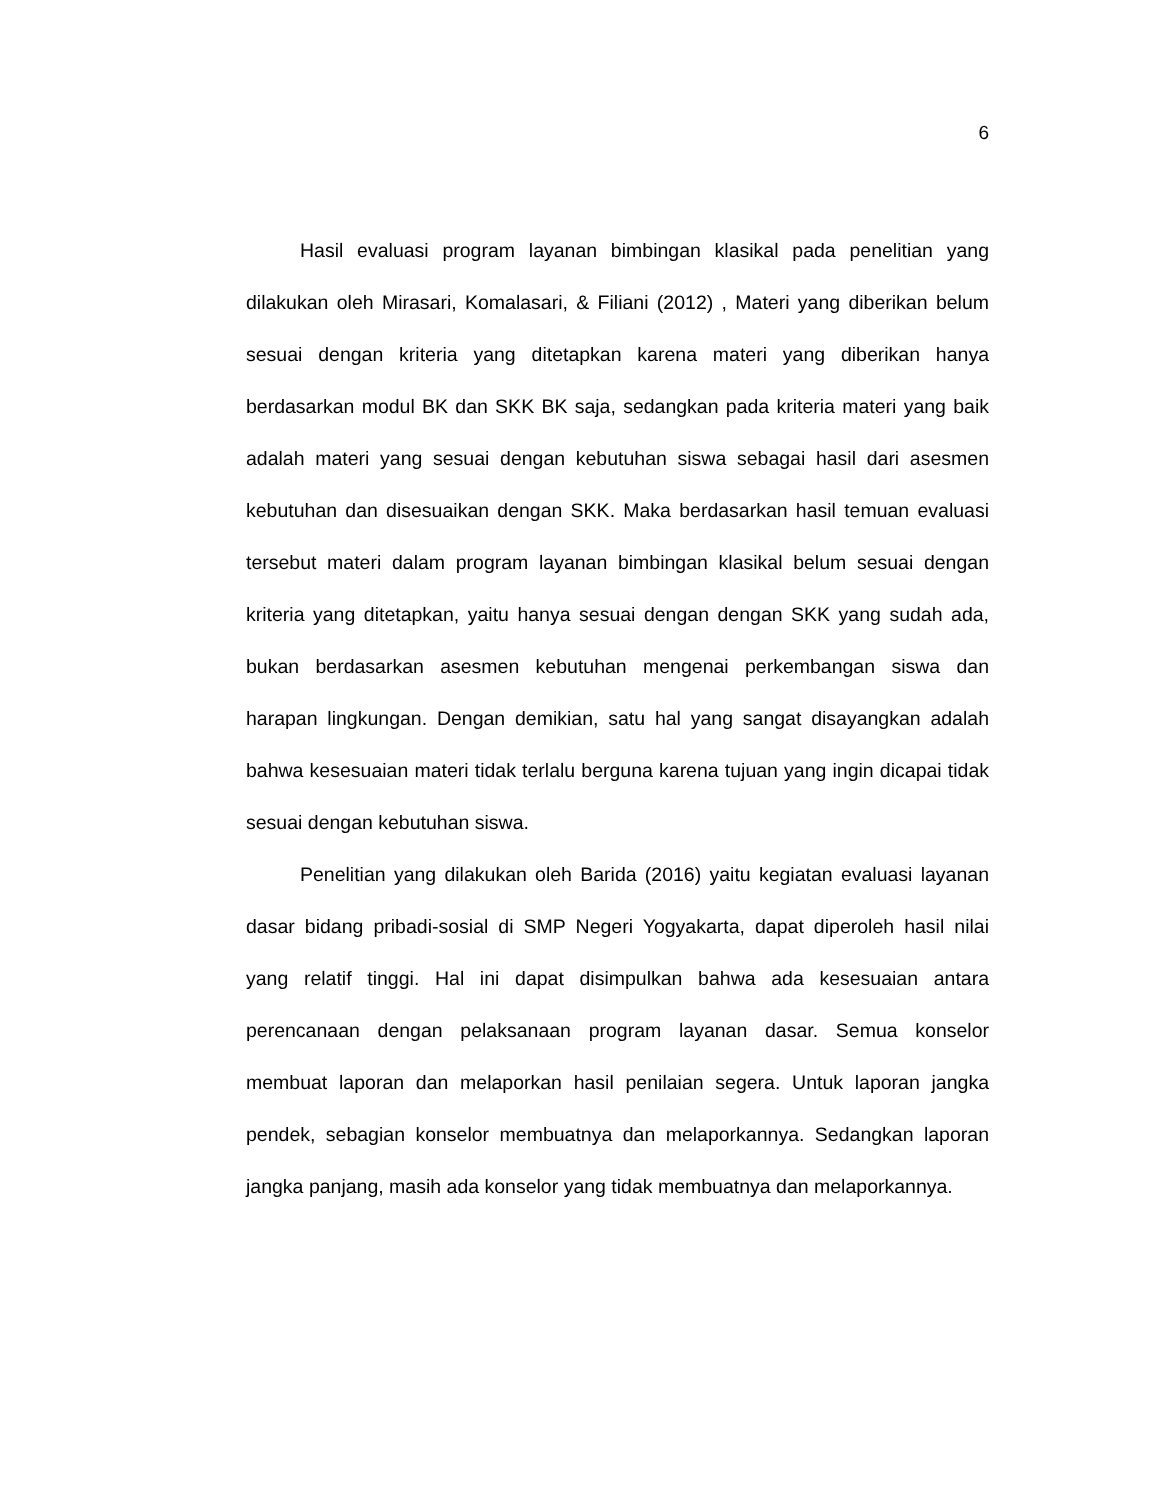6
Hasil evaluasi program layanan bimbingan klasikal pada penelitian yang dilakukan oleh Mirasari, Komalasari, & Filiani (2012) , Materi yang diberikan belum sesuai dengan kriteria yang ditetapkan karena materi yang diberikan hanya berdasarkan modul BK dan SKK BK saja, sedangkan pada kriteria materi yang baik adalah materi yang sesuai dengan kebutuhan siswa sebagai hasil dari asesmen kebutuhan dan disesuaikan dengan SKK. Maka berdasarkan hasil temuan evaluasi tersebut materi dalam program layanan bimbingan klasikal belum sesuai dengan kriteria yang ditetapkan, yaitu hanya sesuai dengan dengan SKK yang sudah ada, bukan berdasarkan asesmen kebutuhan mengenai perkembangan siswa dan harapan lingkungan. Dengan demikian, satu hal yang sangat disayangkan adalah bahwa kesesuaian materi tidak terlalu berguna karena tujuan yang ingin dicapai tidak sesuai dengan kebutuhan siswa.
Penelitian yang dilakukan oleh Barida (2016) yaitu kegiatan evaluasi layanan dasar bidang pribadi-sosial di SMP Negeri Yogyakarta, dapat diperoleh hasil nilai yang relatif tinggi. Hal ini dapat disimpulkan bahwa ada kesesuaian antara perencanaan dengan pelaksanaan program layanan dasar. Semua konselor membuat laporan dan melaporkan hasil penilaian segera. Untuk laporan jangka pendek, sebagian konselor membuatnya dan melaporkannya. Sedangkan laporan jangka panjang, masih ada konselor yang tidak membuatnya dan melaporkannya.